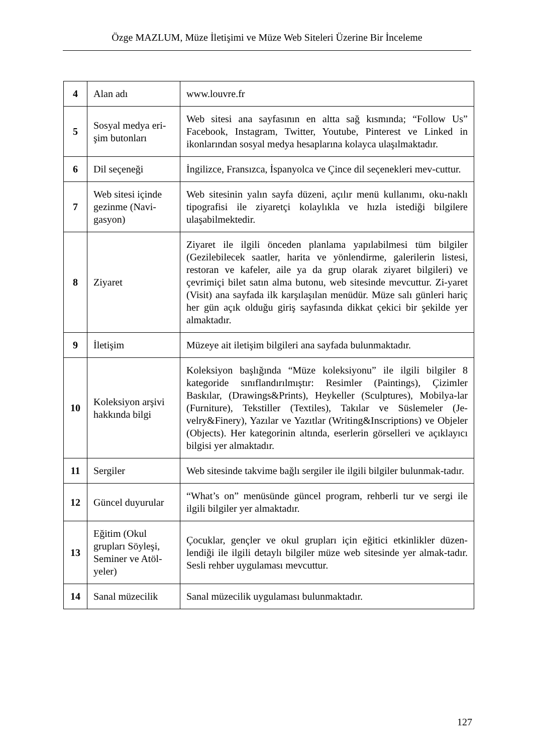Özge MAZLUM, Müze İletişimi ve Müze Web Siteleri Üzerine Bir İnceleme
| 4 | Alan adı | www.louvre.fr |
| 5 | Sosyal medya eri-şim butonları | Web sitesi ana sayfasının en altta sağ kısmında; “Follow Us” Facebook, Instagram, Twitter, Youtube, Pinterest ve Linked in ikonlarından sosyal medya hesaplarına kolayca ulaşılmaktadır. |
| 6 | Dil seçeneği | İngilizce, Fransızca, İspanyolca ve Çince dil seçenekleri mev-cuttur. |
| 7 | Web sitesi içinde gezinme (Navi-gasyon) | Web sitesinin yalın sayfa düzeni, açılır menü kullanımı, oku-naklı tipografisi ile ziyaretçi kolaylıkla ve hızla istediği bilgilere ulaşabilmektedir. |
| 8 | Ziyaret | Ziyaret ile ilgili önceden planlama yapılabilmesi tüm bilgiler (Gezilebilecek saatler, harita ve yönlendirme, galerilerin listesi, restoran ve kafeler, aile ya da grup olarak ziyaret bilgileri) ve çevrimiçi bilet satın alma butonu, web sitesinde mevcuttur. Zi-yaret (Visit) ana sayfada ilk karşılaşılan menüdür. Müze salı günleri hariç her gün açık olduğu giriş sayfasında dikkat çekici bir şekilde yer almaktadır. |
| 9 | İletişim | Müzeye ait iletişim bilgileri ana sayfada bulunmaktadır. |
| 10 | Koleksiyon arşivi hakkında bilgi | Koleksiyon başlığında “Müze koleksiyonu” ile ilgili bilgiler 8 kategoride sınıflandırılmıştır: Resimler (Paintings), Çizimler Baskılar, (Drawings&Prints), Heykeller (Sculptures), Mobilya-lar (Furniture), Tekstiller (Textiles), Takılar ve Süslemeler (Je-velry&Finery), Yazılar ve Yazıtlar (Writing&Inscriptions) ve Objeler (Objects). Her kategorinin altında, eserlerin görselleri ve açıklayıcı bilgisi yer almaktadır. |
| 11 | Sergiler | Web sitesinde takvime bağlı sergiler ile ilgili bilgiler bulunmak-tadır. |
| 12 | Güncel duyurular | “What’s on” menüsünde güncel program, rehberli tur ve sergi ile ilgili bilgiler yer almaktadır. |
| 13 | Eğitim (Okul grupları Söyleşi, Seminer ve Atöl-yeler) | Çocuklar, gençler ve okul grupları için eğitici etkinlikler düzen-lendiği ile ilgili detaylı bilgiler müze web sitesinde yer almak-tadır. Sesli rehber uygulaması mevcuttur. |
| 14 | Sanal müzecilik | Sanal müzecilik uygulaması bulunmaktadır. |
127